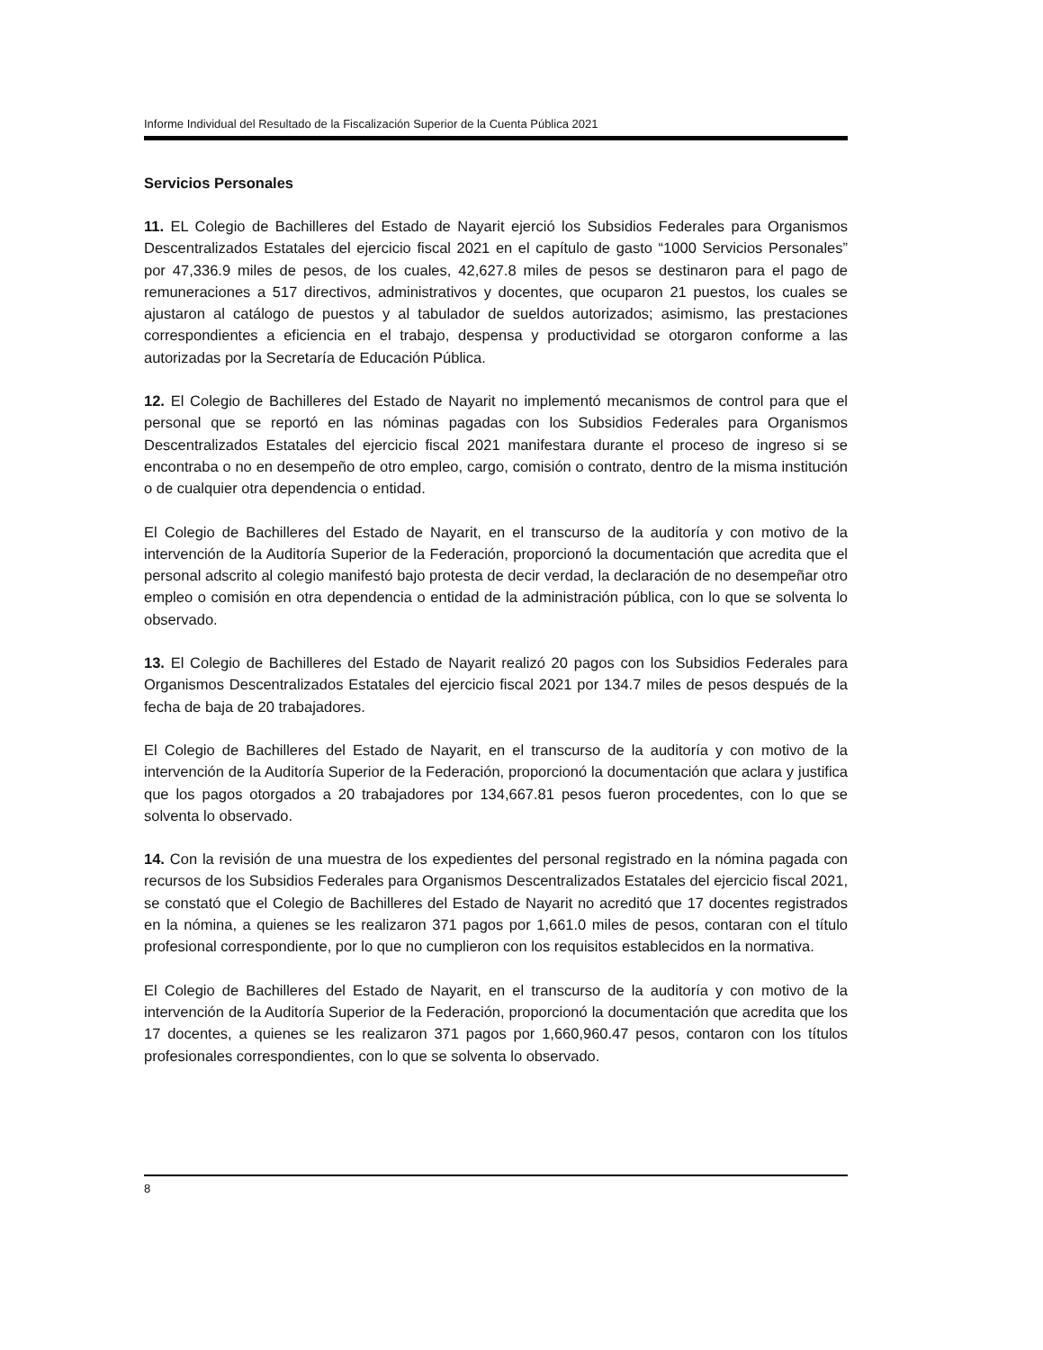Informe Individual del Resultado de la Fiscalización Superior de la Cuenta Pública 2021
Servicios Personales
11. EL Colegio de Bachilleres del Estado de Nayarit ejerció los Subsidios Federales para Organismos Descentralizados Estatales del ejercicio fiscal 2021 en el capítulo de gasto “1000 Servicios Personales” por 47,336.9 miles de pesos, de los cuales, 42,627.8 miles de pesos se destinaron para el pago de remuneraciones a 517 directivos, administrativos y docentes, que ocuparon 21 puestos, los cuales se ajustaron al catálogo de puestos y al tabulador de sueldos autorizados; asimismo, las prestaciones correspondientes a eficiencia en el trabajo, despensa y productividad se otorgaron conforme a las autorizadas por la Secretaría de Educación Pública.
12. El Colegio de Bachilleres del Estado de Nayarit no implementó mecanismos de control para que el personal que se reportó en las nóminas pagadas con los Subsidios Federales para Organismos Descentralizados Estatales del ejercicio fiscal 2021 manifestara durante el proceso de ingreso si se encontraba o no en desempeño de otro empleo, cargo, comisión o contrato, dentro de la misma institución o de cualquier otra dependencia o entidad.
El Colegio de Bachilleres del Estado de Nayarit, en el transcurso de la auditoría y con motivo de la intervención de la Auditoría Superior de la Federación, proporcionó la documentación que acredita que el personal adscrito al colegio manifestó bajo protesta de decir verdad, la declaración de no desempeñar otro empleo o comisión en otra dependencia o entidad de la administración pública, con lo que se solventa lo observado.
13. El Colegio de Bachilleres del Estado de Nayarit realizó 20 pagos con los Subsidios Federales para Organismos Descentralizados Estatales del ejercicio fiscal 2021 por 134.7 miles de pesos después de la fecha de baja de 20 trabajadores.
El Colegio de Bachilleres del Estado de Nayarit, en el transcurso de la auditoría y con motivo de la intervención de la Auditoría Superior de la Federación, proporcionó la documentación que aclara y justifica que los pagos otorgados a 20 trabajadores por 134,667.81 pesos fueron procedentes, con lo que se solventa lo observado.
14. Con la revisión de una muestra de los expedientes del personal registrado en la nómina pagada con recursos de los Subsidios Federales para Organismos Descentralizados Estatales del ejercicio fiscal 2021, se constató que el Colegio de Bachilleres del Estado de Nayarit no acreditó que 17 docentes registrados en la nómina, a quienes se les realizaron 371 pagos por 1,661.0 miles de pesos, contaran con el título profesional correspondiente, por lo que no cumplieron con los requisitos establecidos en la normativa.
El Colegio de Bachilleres del Estado de Nayarit, en el transcurso de la auditoría y con motivo de la intervención de la Auditoría Superior de la Federación, proporcionó la documentación que acredita que los 17 docentes, a quienes se les realizaron 371 pagos por 1,660,960.47 pesos, contaron con los títulos profesionales correspondientes, con lo que se solventa lo observado.
8